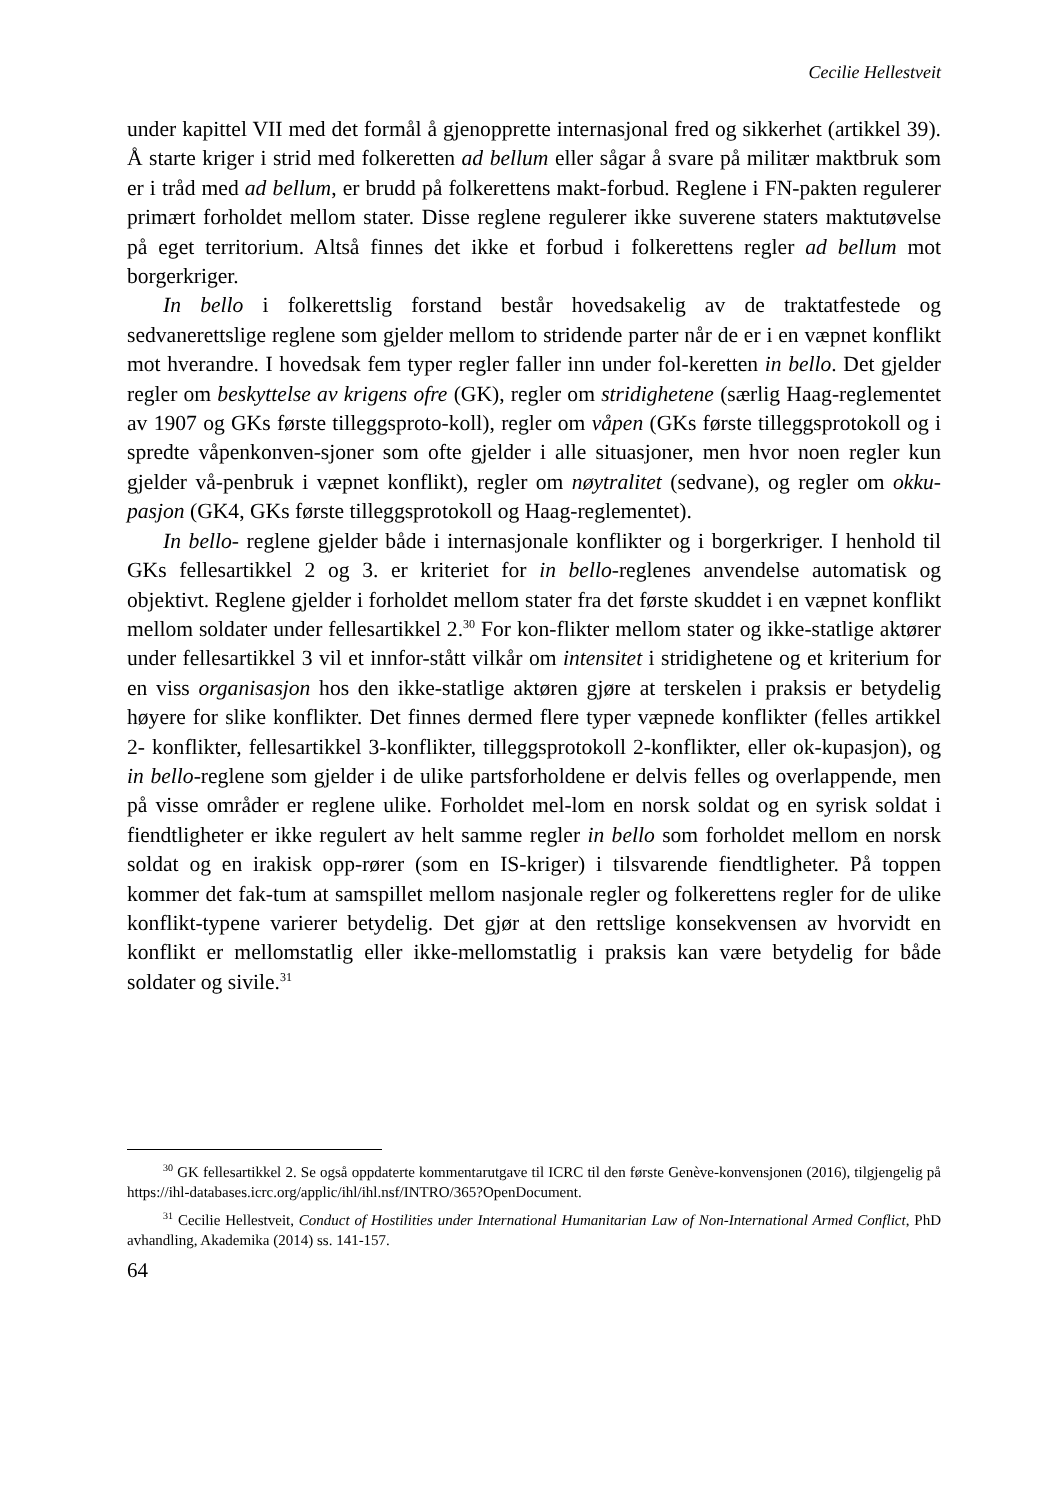Cecilie Hellestveit
under kapittel VII med det formål å gjenopprette internasjonal fred og sikkerhet (artikkel 39). Å starte kriger i strid med folkeretten ad bellum eller sågar å svare på militær maktbruk som er i tråd med ad bellum, er brudd på folkerettens makt-forbud. Reglene i FN-pakten regulerer primært forholdet mellom stater. Disse reglene regulerer ikke suverene staters maktutøvelse på eget territorium. Altså finnes det ikke et forbud i folkerettens regler ad bellum mot borgerkriger.
In bello i folkerettslig forstand består hovedsakelig av de traktatfestede og sedvanerettslige reglene som gjelder mellom to stridende parter når de er i en væpnet konflikt mot hverandre. I hovedsak fem typer regler faller inn under fol-keretten in bello. Det gjelder regler om beskyttelse av krigens ofre (GK), regler om stridighetene (særlig Haag-reglementet av 1907 og GKs første tilleggsproto-koll), regler om våpen (GKs første tilleggsprotokoll og i spredte våpenkonven-sjoner som ofte gjelder i alle situasjoner, men hvor noen regler kun gjelder vå-penbruk i væpnet konflikt), regler om nøytralitet (sedvane), og regler om okku-pasjon (GK4, GKs første tilleggsprotokoll og Haag-reglementet).
In bello- reglene gjelder både i internasjonale konflikter og i borgerkriger. I henhold til GKs fellesartikkel 2 og 3. er kriteriet for in bello-reglenes anvendelse automatisk og objektivt. Reglene gjelder i forholdet mellom stater fra det første skuddet i en væpnet konflikt mellom soldater under fellesartikkel 2.<sup>30</sup> For kon-flikter mellom stater og ikke-statlige aktører under fellesartikkel 3 vil et innfor-stått vilkår om intensitet i stridighetene og et kriterium for en viss organisasjon hos den ikke-statlige aktøren gjøre at terskelen i praksis er betydelig høyere for slike konflikter. Det finnes dermed flere typer væpnede konflikter (felles artikkel 2- konflikter, fellesartikkel 3-konflikter, tilleggsprotokoll 2-konflikter, eller ok-kupasjon), og in bello-reglene som gjelder i de ulike partsforholdene er delvis felles og overlappende, men på visse områder er reglene ulike. Forholdet mel-lom en norsk soldat og en syrisk soldat i fiendtligheter er ikke regulert av helt samme regler in bello som forholdet mellom en norsk soldat og en irakisk opp-rører (som en IS-kriger) i tilsvarende fiendtligheter. På toppen kommer det fak-tum at samspillet mellom nasjonale regler og folkerettens regler for de ulike konflikt-typene varierer betydelig. Det gjør at den rettslige konsekvensen av hvorvidt en konflikt er mellomstatlig eller ikke-mellomstatlig i praksis kan være betydelig for både soldater og sivile.<sup>31</sup>
<sup>30</sup> GK fellesartikkel 2. Se også oppdaterte kommentarutgave til ICRC til den første Genève-konvensjonen (2016), tilgjengelig på https://ihl-databases.icrc.org/applic/ihl/ihl.nsf/INTRO/365?OpenDocument.
<sup>31</sup> Cecilie Hellestveit, Conduct of Hostilities under International Humanitarian Law of Non-International Armed Conflict, PhD avhandling, Akademika (2014) ss. 141-157.
64